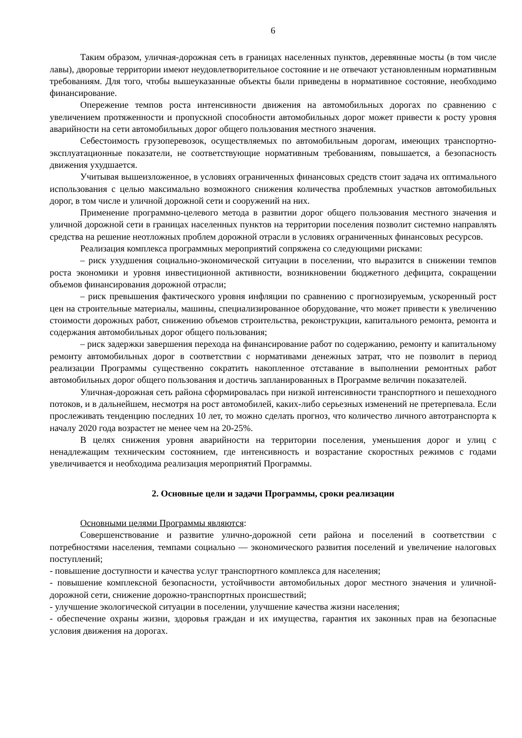6
Таким образом, уличная-дорожная сеть в границах населенных пунктов, деревянные мосты (в том числе лавы), дворовые территории имеют неудовлетворительное состояние и не отвечают установленным нормативным требованиям. Для того, чтобы вышеуказанные объекты были приведены в нормативное состояние, необходимо финансирование.
Опережение темпов роста интенсивности движения на автомобильных дорогах по сравнению с увеличением протяженности и пропускной способности автомобильных дорог может привести к росту уровня аварийности на сети автомобильных дорог общего пользования местного значения.
Себестоимость грузоперевозок, осуществляемых по автомобильным дорогам, имеющих транспортно-эксплуатационные показатели, не соответствующие нормативным требованиям, повышается, а безопасность движения ухудшается.
Учитывая вышеизложенное, в условиях ограниченных финансовых средств стоит задача их оптимального использования с целью максимально возможного снижения количества проблемных участков автомобильных дорог, в том числе и уличной дорожной сети и сооружений на них.
Применение программно-целевого метода в развитии дорог общего пользования местного значения и уличной дорожной сети в границах населенных пунктов на территории поселения позволит системно направлять средства на решение неотложных проблем дорожной отрасли в условиях ограниченных финансовых ресурсов.
Реализация комплекса программных мероприятий сопряжена со следующими рисками:
– риск ухудшения социально-экономической ситуации в поселении, что выразится в снижении темпов роста экономики и уровня инвестиционной активности, возникновении бюджетного дефицита, сокращении объемов финансирования дорожной отрасли;
– риск превышения фактического уровня инфляции по сравнению с прогнозируемым, ускоренный рост цен на строительные материалы, машины, специализированное оборудование, что может привести к увеличению стоимости дорожных работ, снижению объемов строительства, реконструкции, капитального ремонта, ремонта и содержания автомобильных дорог общего пользования;
– риск задержки завершения перехода на финансирование работ по содержанию, ремонту и капитальному ремонту автомобильных дорог в соответствии с нормативами денежных затрат, что не позволит в период реализации Программы существенно сократить накопленное отставание в выполнении ремонтных работ автомобильных дорог общего пользования и достичь запланированных в Программе величин показателей.
Уличная-дорожная сеть района сформировалась при низкой интенсивности транспортного и пешеходного потоков, и в дальнейшем, несмотря на рост автомобилей, каких-либо серьезных изменений не претерпевала. Если прослеживать тенденцию последних 10 лет, то можно сделать прогноз, что количество личного автотранспорта к началу 2020 года возрастет не менее чем на 20-25%.
В целях снижения уровня аварийности на территории поселения, уменьшения дорог и улиц с ненадлежащим техническим состоянием, где интенсивность и возрастание скоростных режимов с годами увеличивается и необходима реализация мероприятий Программы.
2. Основные цели и задачи Программы, сроки реализации
Основными целями Программы являются:
Совершенствование и развитие улично-дорожной сети района и поселений в соответствии с потребностями населения, темпами социально — экономического развития поселений и увеличение налоговых поступлений;
- повышение доступности и качества услуг транспортного комплекса для населения;
- повышение комплексной безопасности, устойчивости автомобильных дорог местного значения и уличной- дорожной сети, снижение дорожно-транспортных происшествий;
- улучшение экологической ситуации в поселении, улучшение качества жизни населения;
- обеспечение охраны жизни, здоровья граждан и их имущества, гарантия их законных прав на безопасные условия движения на дорогах.